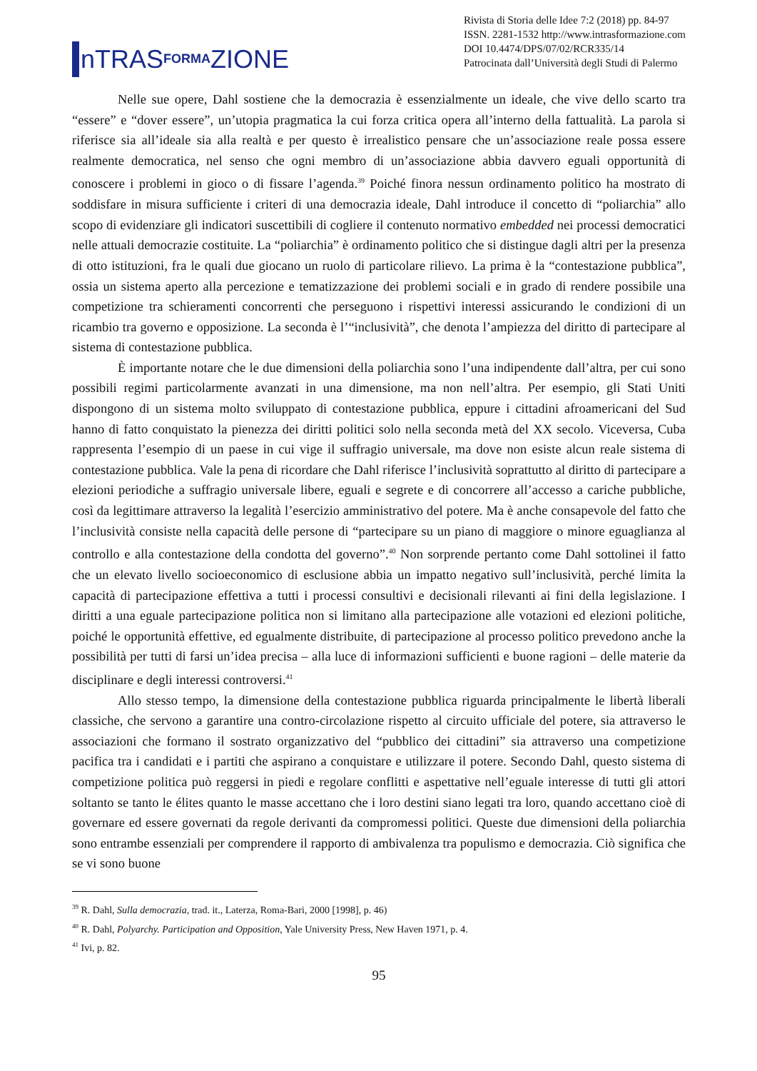nTRAS FORMA ZIONE
Rivista di Storia delle Idee 7:2 (2018) pp. 84-97
ISSN. 2281-1532 http://www.intrasformazione.com
DOI 10.4474/DPS/07/02/RCR335/14
Patrocinata dall’Università degli Studi di Palermo
Nelle sue opere, Dahl sostiene che la democrazia è essenzialmente un ideale, che vive dello scarto tra “essere” e “dover essere”, un’utopia pragmatica la cui forza critica opera all’interno della fattualità. La parola si riferisce sia all’ideale sia alla realtà e per questo è irrealistico pensare che un’associazione reale possa essere realmente democratica, nel senso che ogni membro di un’associazione abbia davvero eguali opportunità di conoscere i problemi in gioco o di fissare l’agenda.<sup>39</sup> Poiché finora nessun ordinamento politico ha mostrato di soddisfare in misura sufficiente i criteri di una democrazia ideale, Dahl introduce il concetto di “poliarchia” allo scopo di evidenziare gli indicatori suscettibili di cogliere il contenuto normativo embedded nei processi democratici nelle attuali democrazie costituite. La “poliarchia” è ordinamento politico che si distingue dagli altri per la presenza di otto istituzioni, fra le quali due giocano un ruolo di particolare rilievo. La prima è la “contestazione pubblica”, ossia un sistema aperto alla percezione e tematizzazione dei problemi sociali e in grado di rendere possibile una competizione tra schieramenti concorrenti che perseguono i rispettivi interessi assicurando le condizioni di un ricambio tra governo e opposizione. La seconda è l’“inclusività”, che denota l’ampiezza del diritto di partecipare al sistema di contestazione pubblica.
È importante notare che le due dimensioni della poliarchia sono l’una indipendente dall’altra, per cui sono possibili regimi particolarmente avanzati in una dimensione, ma non nell’altra. Per esempio, gli Stati Uniti dispongono di un sistema molto sviluppato di contestazione pubblica, eppure i cittadini afroamericani del Sud hanno di fatto conquistato la pienezza dei diritti politici solo nella seconda metà del XX secolo. Viceversa, Cuba rappresenta l’esempio di un paese in cui vige il suffragio universale, ma dove non esiste alcun reale sistema di contestazione pubblica. Vale la pena di ricordare che Dahl riferisce l’inclusività soprattutto al diritto di partecipare a elezioni periodiche a suffragio universale libere, eguali e segrete e di concorrere all’accesso a cariche pubbliche, così da legittimare attraverso la legalità l’esercizio amministrativo del potere. Ma è anche consapevole del fatto che l’inclusività consiste nella capacità delle persone di “partecipare su un piano di maggiore o minore eguaglianza al controllo e alla contestazione della condotta del governo”.<sup>40</sup> Non sorprende pertanto come Dahl sottolinei il fatto che un elevato livello socioeconomico di esclusione abbia un impatto negativo sull’inclusività, perché limita la capacità di partecipazione effettiva a tutti i processi consultivi e decisionali rilevanti ai fini della legislazione. I diritti a una eguale partecipazione politica non si limitano alla partecipazione alle votazioni ed elezioni politiche, poiché le opportunità effettive, ed egualmente distribuite, di partecipazione al processo politico prevedono anche la possibilità per tutti di farsi un’idea precisa – alla luce di informazioni sufficienti e buone ragioni – delle materie da disciplinare e degli interessi controversi.<sup>41</sup>
Allo stesso tempo, la dimensione della contestazione pubblica riguarda principalmente le libertà liberali classiche, che servono a garantire una contro-circolazione rispetto al circuito ufficiale del potere, sia attraverso le associazioni che formano il sostrato organizzativo del “pubblico dei cittadini” sia attraverso una competizione pacifica tra i candidati e i partiti che aspirano a conquistare e utilizzare il potere. Secondo Dahl, questo sistema di competizione politica può reggersi in piedi e regolare conflitti e aspettative nell’eguale interesse di tutti gli attori soltanto se tanto le élites quanto le masse accettano che i loro destini siano legati tra loro, quando accettano cioè di governare ed essere governati da regole derivanti da compromessi politici. Queste due dimensioni della poliarchia sono entrambe essenziali per comprendere il rapporto di ambivalenza tra populismo e democrazia. Ciò significa che se vi sono buone
<sup>39</sup> R. Dahl, Sulla democrazia, trad. it., Laterza, Roma-Bari, 2000 [1998], p. 46)
<sup>40</sup> R. Dahl, Polyarchy. Participation and Opposition, Yale University Press, New Haven 1971, p. 4.
<sup>41</sup> Ivi, p. 82.
95